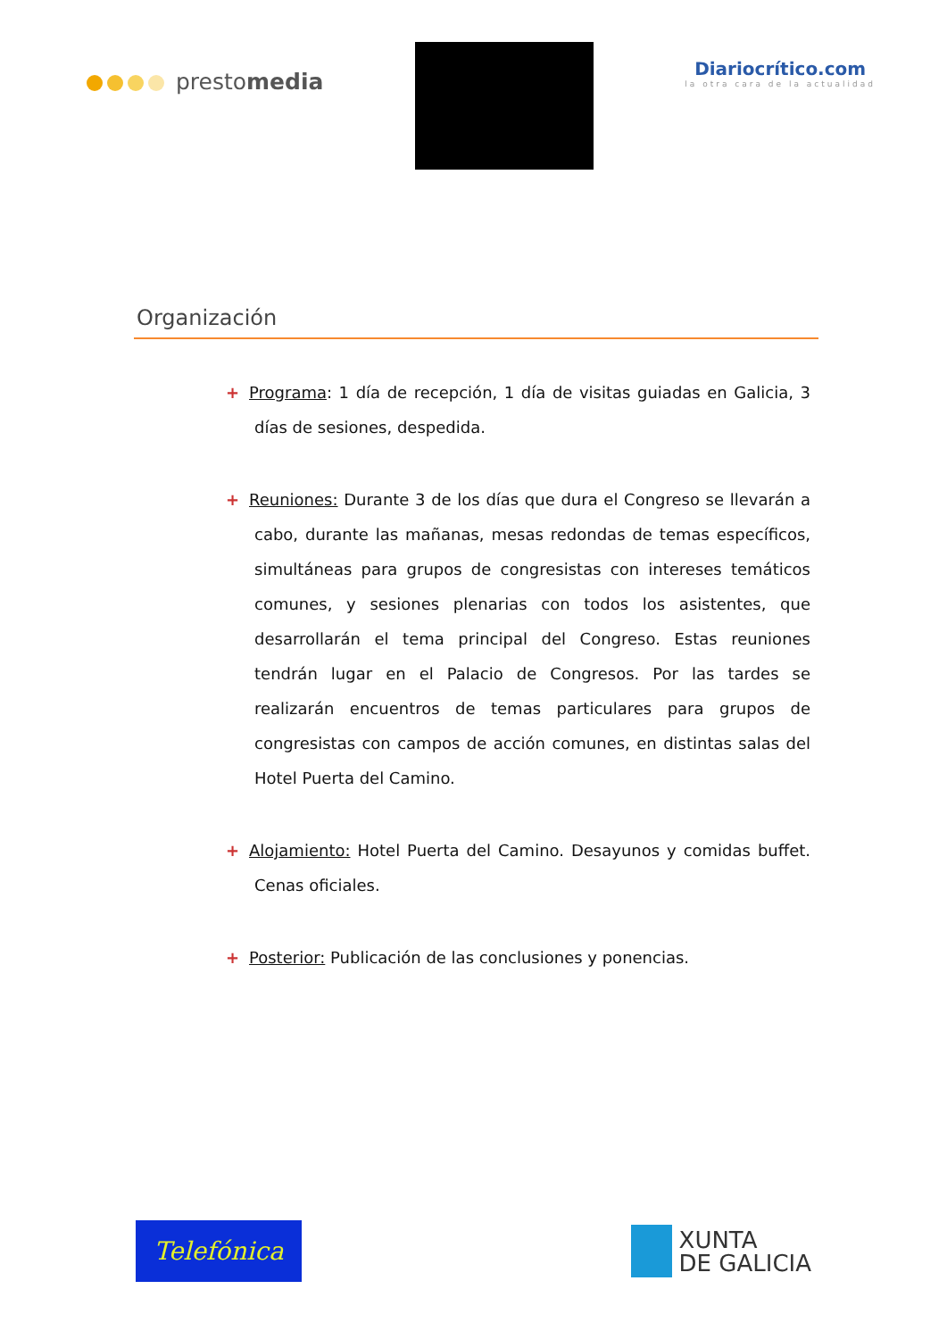prestomedia
Diariocrítico.com
la otra cara de la actualidad
Organización
+ Programa: 1 día de recepción, 1 día de visitas guiadas en Galicia, 3 días de sesiones, despedida.
+ Reuniones: Durante 3 de los días que dura el Congreso se llevarán a cabo, durante las mañanas, mesas redondas de temas específicos, simultáneas para grupos de congresistas con intereses temáticos comunes, y sesiones plenarias con todos los asistentes, que desarrollarán el tema principal del Congreso. Estas reuniones tendrán lugar en el Palacio de Congresos. Por las tardes se realizarán encuentros de temas particulares para grupos de congresistas con campos de acción comunes, en distintas salas del Hotel Puerta del Camino.
+ Alojamiento: Hotel Puerta del Camino. Desayunos y comidas buffet. Cenas oficiales.
+ Posterior: Publicación de las conclusiones y ponencias.
Telefónica
XUNTA
DE GALICIA